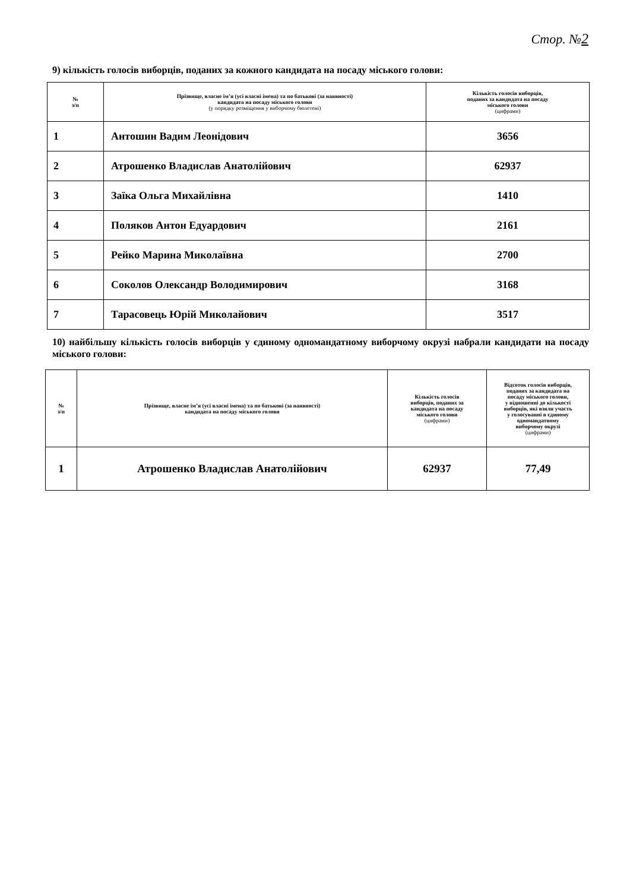Стор. №2
9) кількість голосів виборців, поданих за кожного кандидата на посаду міського голови:
| № з/п | Прізвище, власне ім’я (усі власні імена) та по батькові (за наявності) кандидата на посаду міського голови (у порядку розміщення у виборчому бюлетені) | Кількість голосів виборців, поданих за кандидата на посаду міського голови (цифрами) |
| --- | --- | --- |
| 1 | Антошин Вадим Леонідович | 3656 |
| 2 | Атрошенко Владислав Анатолійович | 62937 |
| 3 | Заїка Ольга Михайлівна | 1410 |
| 4 | Поляков Антон Едуардович | 2161 |
| 5 | Рейко Марина Миколаївна | 2700 |
| 6 | Соколов Олександр Володимирович | 3168 |
| 7 | Тарасовець Юрій Миколайович | 3517 |
10) найбільшу кількість голосів виборців у єдиному одномандатному виборчому окрузі набрали кандидати на посаду міського голови:
| № з/п | Прізвище, власне ім’я (усі власні імена) та по батькові (за наявності) кандидата на посаду міського голови | Кількість голосів виборців, поданих за кандидата на посаду міського голови (цифрами) | Відсоток голосів виборців, поданих за кандидата на посаду міського голови, у відношенні до кількості виборців, які взяли участь у голосуванні в єдиному одномандатному виборчому окрузі (цифрами) |
| --- | --- | --- | --- |
| 1 | Атрошенко Владислав Анатолійович | 62937 | 77,49 |